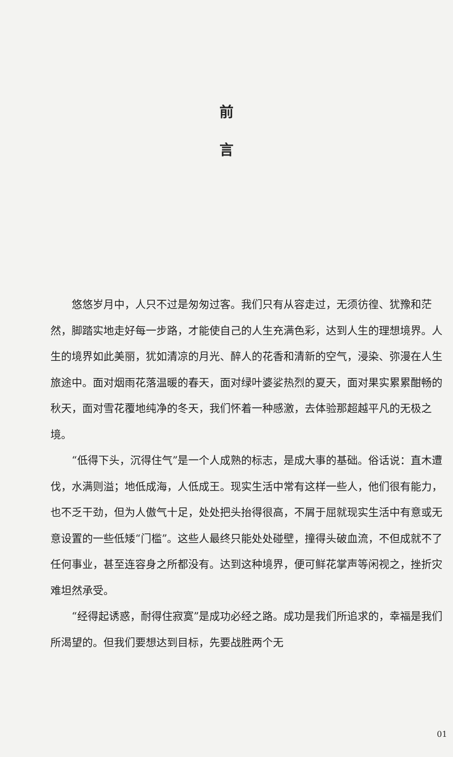前
言
悠悠岁月中，人只不过是匆匆过客。我们只有从容走过，无须彷徨、犹豫和茫然，脚踏实地走好每一步路，才能使自己的人生充满色彩，达到人生的理想境界。人生的境界如此美丽，犹如清凉的月光、醉人的花香和清新的空气，浸染、弥漫在人生旅途中。面对烟雨花落温暖的春天，面对绿叶婆娑热烈的夏天，面对果实累累酣畅的秋天，面对雪花覆地纯净的冬天，我们怀着一种感激，去体验那超越平凡的无极之境。
“低得下头，沉得住气”是一个人成熟的标志，是成大事的基础。俗话说：直木遭伐，水满则溢；地低成海，人低成王。现实生活中常有这样一些人，他们很有能力，也不乏干劲，但为人傲气十足，处处把头抬得很高，不屑于屈就现实生活中有意或无意设置的一些低矮“门槛”。这些人最终只能处处碰壁，撞得头破血流，不但成就不了任何事业，甚至连容身之所都没有。达到这种境界，便可鲜花掌声等闲视之，挫折灾难坦然承受。
“经得起诱惑，耐得住寂寞”是成功必经之路。成功是我们所追求的，幸福是我们所渴望的。但我们要想达到目标，先要战胜两个无
01